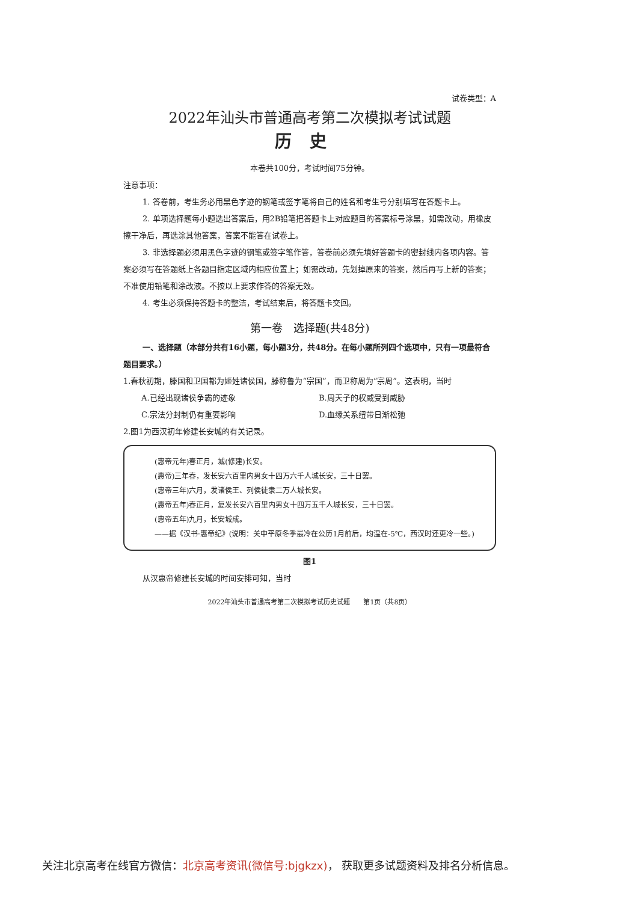试卷类型：A
2022年汕头市普通高考第二次模拟考试试题
历史
本卷共100分，考试时间75分钟。
注意事项：
1. 答卷前，考生务必用黑色字迹的钢笔或签字笔将自己的姓名和考生号分别填写在答题卡上。
2. 单项选择题每小题选出答案后，用2B铅笔把答题卡上对应题目的答案标号涂黑，如需改动，用橡皮擦干净后，再选涂其他答案，答案不能答在试卷上。
3. 非选择题必须用黑色字迹的钢笔或签字笔作答，答卷前必须先填好答题卡的密封线内各项内容。答案必须写在答题纸上各题目指定区域内相应位置上；如需改动，先划掉原来的答案，然后再写上新的答案；不准使用铅笔和涂改液。不按以上要求作答的答案无效。
4. 考生必须保持答题卡的整洁，考试结束后，将答题卡交回。
第一卷　选择题(共48分)
一、选择题（本部分共有16小题，每小题3分，共48分。在每小题所列四个选项中，只有一项最符合题目要求。）
1.春秋初期，滕国和卫国都为姬姓诸侯国，滕称鲁为“宗国”，而卫称周为“宗周”。这表明，当时
A.已经出现诸侯争霸的迹象 B.周天子的权威受到威胁 C.宗法分封制仍有重要影响 D.血缘关系纽带日渐松弛
2.图1为西汉初年修建长安城的有关记录。
(惠帝元年)春正月，城(修建)长安。
(惠帝)三年春，发长安六百里内男女十四万六千人城长安，三十日罢。
(惠帝三年)六月，发诸侯王、列侯徒隶二万人城长安。
(惠帝五年)春正月，复发长安六百里内男女十四万五千人城长安，三十日罢。
(惠帝五年)九月，长安城成。
——据《汉书·惠帝纪》(说明：关中平原冬季最冷在公历1月前后，均温在-5℃，西汉时还更冷一些。)
图1
从汉惠帝修建长安城的时间安排可知，当时
2022年汕头市普通高考第二次模拟考试历史试题　　第1页（共8页）
关注北京高考在线官方微信：北京高考资讯(微信号:bjgkzx)， 获取更多试题资料及排名分析信息。